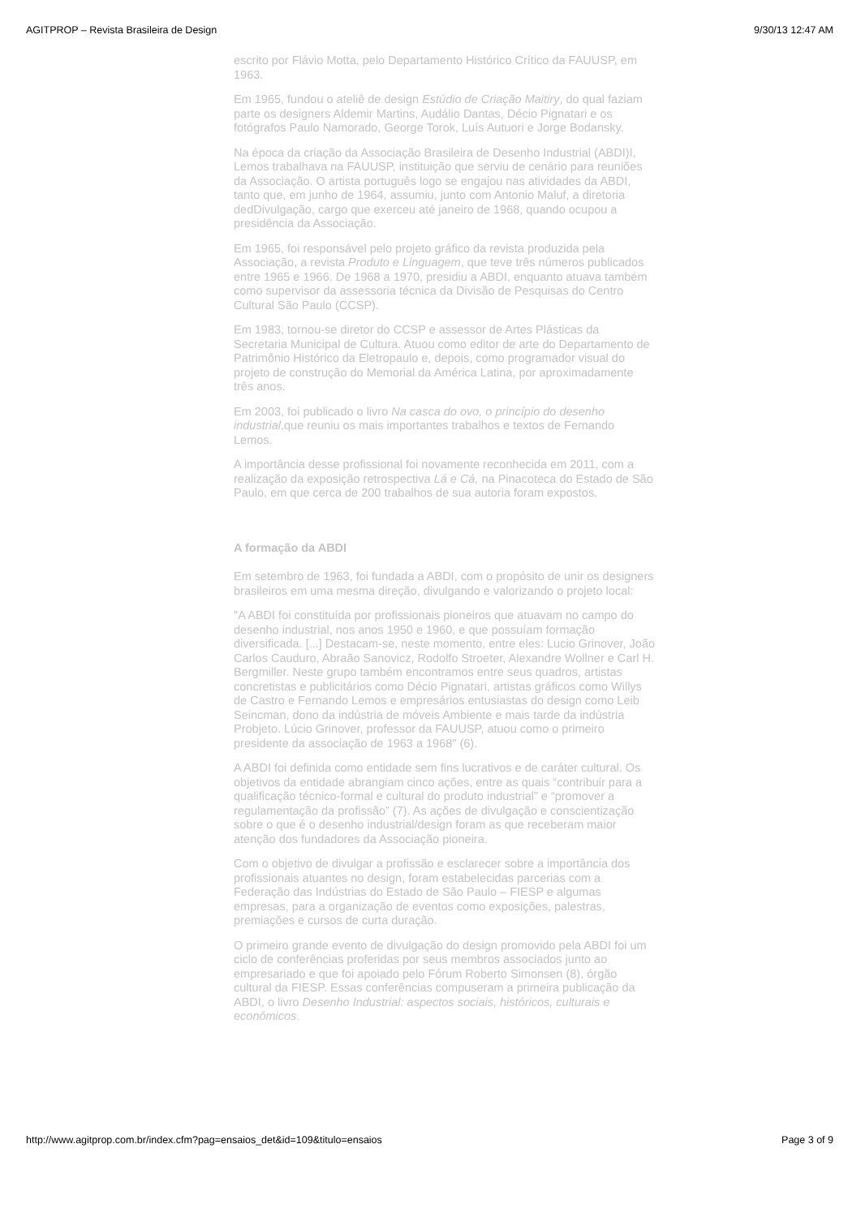AGITPROP – Revista Brasileira de Design 9/30/13 12:47 AM
escrito por Flávio Motta, pelo Departamento Histórico Crítico da FAUUSP, em 1963.
Em 1965, fundou o ateliê de design Estúdio de Criação Maitiry, do qual faziam parte os designers Aldemir Martins, Audálio Dantas, Décio Pignatari e os fotógrafos Paulo Namorado, George Torok, Luís Autuori e Jorge Bodansky.
Na época da criação da Associação Brasileira de Desenho Industrial (ABDI)I, Lemos trabalhava na FAUUSP, instituição que serviu de cenário para reuniões da Associação. O artista português logo se engajou nas atividades da ABDI, tanto que, em junho de 1964, assumiu, junto com Antonio Maluf, a diretoria dedDivulgação, cargo que exerceu até janeiro de 1968, quando ocupou a presidência da Associação.
Em 1965, foi responsável pelo projeto gráfico da revista produzida pela Associação, a revista Produto e Linguagem, que teve três números publicados entre 1965 e 1966. De 1968 a 1970, presidiu a ABDI, enquanto atuava também como supervisor da assessoria técnica da Divisão de Pesquisas do Centro Cultural São Paulo (CCSP).
Em 1983, tornou-se diretor do CCSP e assessor de Artes Plásticas da Secretaria Municipal de Cultura. Atuou como editor de arte do Departamento de Patrimônio Histórico da Eletropaulo e, depois, como programador visual do projeto de construção do Memorial da América Latina, por aproximadamente três anos.
Em 2003, foi publicado o livro Na casca do ovo, o princípio do desenho industrial,que reuniu os mais importantes trabalhos e textos de Fernando Lemos.
A importância desse profissional foi novamente reconhecida em 2011, com a realização da exposição retrospectiva Lá e Cá, na Pinacoteca do Estado de São Paulo, em que cerca de 200 trabalhos de sua autoria foram expostos.
A formação da ABDI
Em setembro de 1963, foi fundada a ABDI, com o propósito de unir os designers brasileiros em uma mesma direção, divulgando e valorizando o projeto local:
"A ABDI foi constituída por profissionais pioneiros que atuavam no campo do desenho industrial, nos anos 1950 e 1960, e que possuíam formação diversificada. [...] Destacam-se, neste momento, entre eles: Lucio Grinover, João Carlos Cauduro, Abraão Sanovicz, Rodolfo Stroeter, Alexandre Wollner e Carl H. Bergmiller. Neste grupo também encontramos entre seus quadros, artistas concretistas e publicitários como Décio Pignatari, artistas gráficos como Willys de Castro e Fernando Lemos e empresários entusiastas do design como Leib Seincman, dono da indústria de móveis Ambiente e mais tarde da indústria Probjeto. Lúcio Grinover, professor da FAUUSP, atuou como o primeiro presidente da associação de 1963 a 1968" (6).
A ABDI foi definida como entidade sem fins lucrativos e de caráter cultural. Os objetivos da entidade abrangiam cinco ações, entre as quais “contribuir para a qualificação técnico-formal e cultural do produto industrial” e “promover a regulamentação da profissão” (7). As ações de divulgação e conscientização sobre o que é o desenho industrial/design foram as que receberam maior atenção dos fundadores da Associação pioneira.
Com o objetivo de divulgar a profissão e esclarecer sobre a importância dos profissionais atuantes no design, foram estabelecidas parcerias com a Federação das Indústrias do Estado de São Paulo – FIESP e algumas empresas, para a organização de eventos como exposições, palestras, premiações e cursos de curta duração.
O primeiro grande evento de divulgação do design promovido pela ABDI foi um ciclo de conferências proferidas por seus membros associados junto ao empresariado e que foi apoiado pelo Fórum Roberto Simonsen (8), órgão cultural da FIESP. Essas conferências compuseram a primeira publicação da ABDI, o livro Desenho Industrial: aspectos sociais, históricos, culturais e econômicos.
http://www.agitprop.com.br/index.cfm?pag=ensaios_det&id=109&titulo=ensaios Page 3 of 9